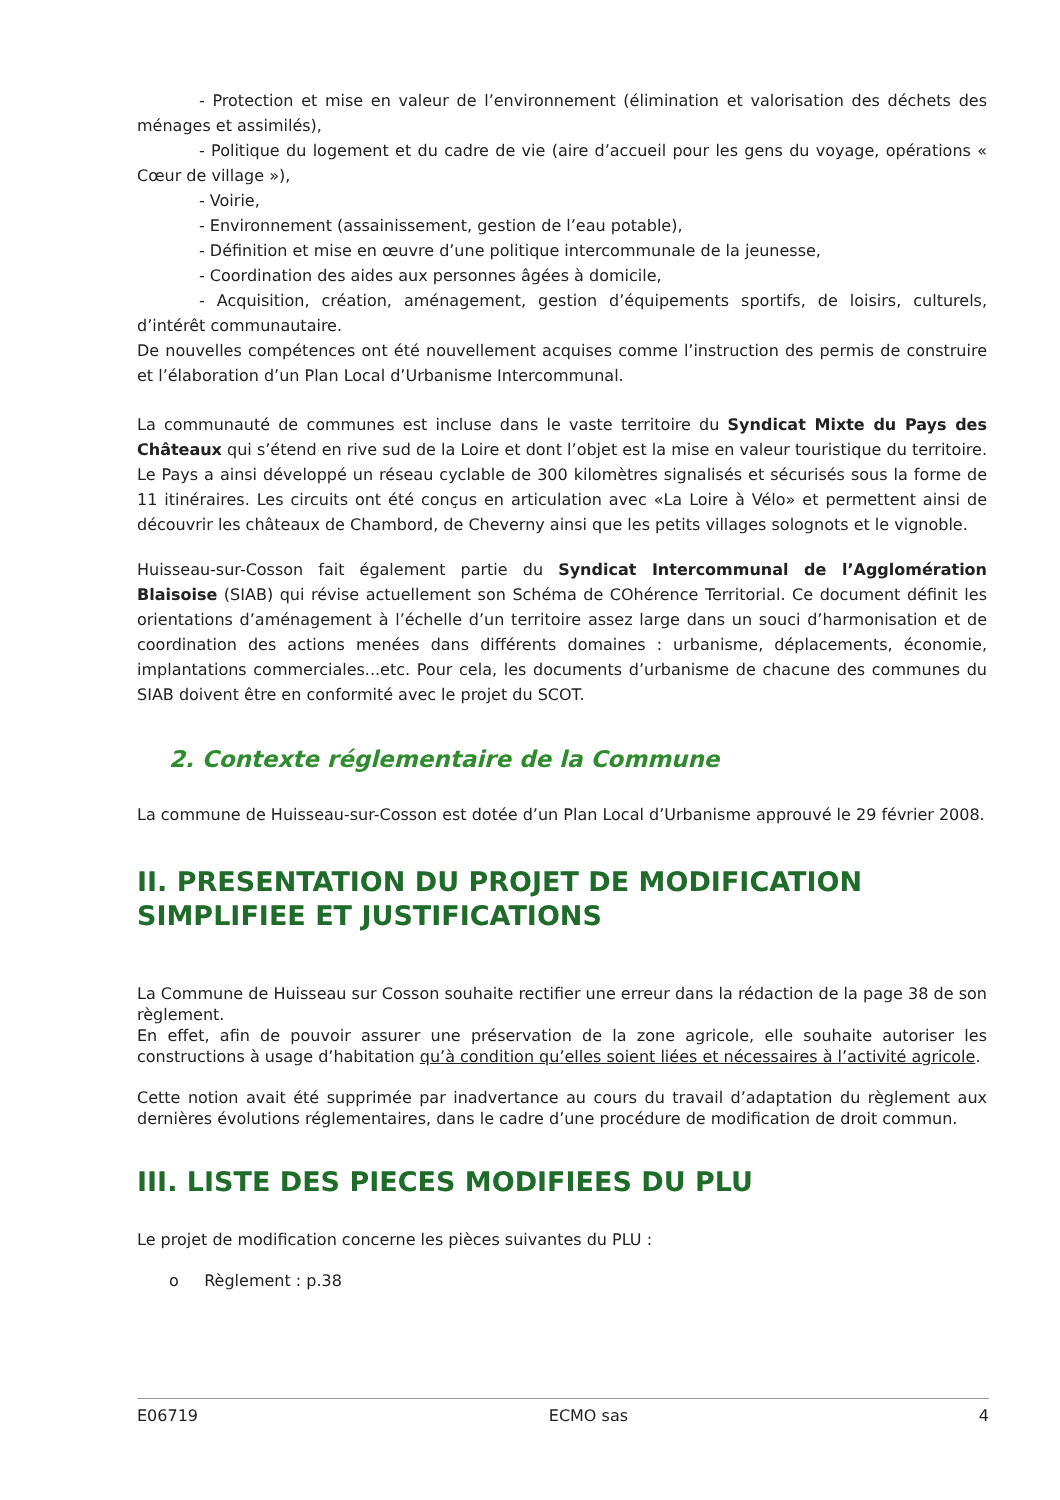- Protection et mise en valeur de l’environnement (élimination et valorisation des déchets des ménages et assimilés),
- Politique du logement et du cadre de vie (aire d’accueil pour les gens du voyage, opérations « Cœur de village »),
- Voirie,
- Environnement (assainissement, gestion de l’eau potable),
- Définition et mise en œuvre d’une politique intercommunale de la jeunesse,
- Coordination des aides aux personnes âgées à domicile,
- Acquisition, création, aménagement, gestion d’équipements sportifs, de loisirs, culturels, d’intérêt communautaire.
De nouvelles compétences ont été nouvellement acquises comme l’instruction des permis de construire et l’élaboration d’un Plan Local d’Urbanisme Intercommunal.
La communauté de communes est incluse dans le vaste territoire du Syndicat Mixte du Pays des Châteaux qui s’étend en rive sud de la Loire et dont l’objet est la mise en valeur touristique du territoire. Le Pays a ainsi développé un réseau cyclable de 300 kilomètres signalisés et sécurisés sous la forme de 11 itinéraires. Les circuits ont été conçus en articulation avec «La Loire à Vélo» et permettent ainsi de découvrir les châteaux de Chambord, de Cheverny ainsi que les petits villages solognots et le vignoble.
Huisseau-sur-Cosson fait également partie du Syndicat Intercommunal de l’Agglomération Blaisoise (SIAB) qui révise actuellement son Schéma de COhérence Territorial. Ce document définit les orientations d’aménagement à l’échelle d’un territoire assez large dans un souci d’harmonisation et de coordination des actions menées dans différents domaines : urbanisme, déplacements, économie, implantations commerciales...etc. Pour cela, les documents d’urbanisme de chacune des communes du SIAB doivent être en conformité avec le projet du SCOT.
2. Contexte réglementaire de la Commune
La commune de Huisseau-sur-Cosson est dotée d’un Plan Local d’Urbanisme approuvé le 29 février 2008.
II. PRESENTATION DU PROJET DE MODIFICATION SIMPLIFIEE ET JUSTIFICATIONS
La Commune de Huisseau sur Cosson souhaite rectifier une erreur dans la rédaction de la page 38 de son règlement.
En effet, afin de pouvoir assurer une préservation de la zone agricole, elle souhaite autoriser les constructions à usage d’habitation qu’à condition qu’elles soient liées et nécessaires à l’activité agricole.
Cette notion avait été supprimée par inadvertance au cours du travail d’adaptation du règlement aux dernières évolutions réglementaires, dans le cadre d’une procédure de modification de droit commun.
III. LISTE DES PIECES MODIFIEES DU PLU
Le projet de modification concerne les pièces suivantes du PLU :
o Règlement : p.38
E06719 ECMO sas 4